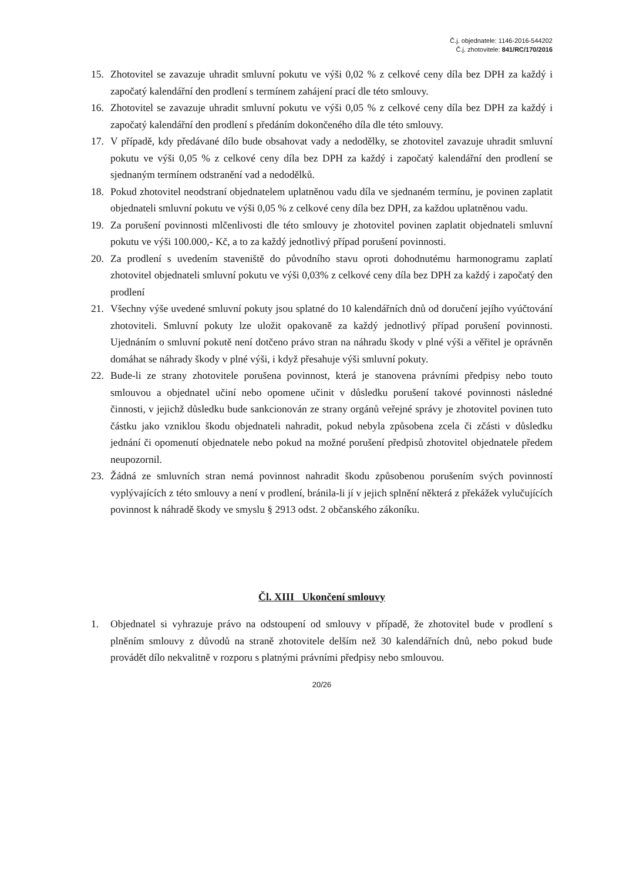Č.j. objednatele: 1146-2016-544202
Č.j. zhotovitele: 841/RC/170/2016
15. Zhotovitel se zavazuje uhradit smluvní pokutu ve výši 0,02 % z celkové ceny díla bez DPH za každý i započatý kalendářní den prodlení s termínem zahájení prací dle této smlouvy.
16. Zhotovitel se zavazuje uhradit smluvní pokutu ve výši 0,05 % z celkové ceny díla bez DPH za každý i započatý kalendářní den prodlení s předáním dokončeného díla dle této smlouvy.
17. V případě, kdy předávané dílo bude obsahovat vady a nedodělky, se zhotovitel zavazuje uhradit smluvní pokutu ve výši 0,05 % z celkové ceny díla bez DPH za každý i započatý kalendářní den prodlení se sjednaným termínem odstranění vad a nedodělků.
18. Pokud zhotovitel neodstraní objednatelem uplatněnou vadu díla ve sjednaném termínu, je povinen zaplatit objednateli smluvní pokutu ve výši 0,05 % z celkové ceny díla bez DPH, za každou uplatněnou vadu.
19. Za porušení povinnosti mlčenlivosti dle této smlouvy je zhotovitel povinen zaplatit objednateli smluvní pokutu ve výši 100.000,- Kč, a to za každý jednotlivý případ porušení povinnosti.
20. Za prodlení s uvedením staveniště do původního stavu oproti dohodnutému harmonogramu zaplatí zhotovitel objednateli smluvní pokutu ve výši 0,03% z celkové ceny díla bez DPH za každý i započatý den prodlení
21. Všechny výše uvedené smluvní pokuty jsou splatné do 10 kalendářních dnů od doručení jejího vyúčtování zhotoviteli. Smluvní pokuty lze uložit opakovaně za každý jednotlivý případ porušení povinnosti. Ujednáním o smluvní pokutě není dotčeno právo stran na náhradu škody v plné výši a věřitel je oprávněn domáhat se náhrady škody v plné výši, i když přesahuje výši smluvní pokuty.
22. Bude-li ze strany zhotovitele porušena povinnost, která je stanovena právními předpisy nebo touto smlouvou a objednatel učiní nebo opomene učinit v důsledku porušení takové povinnosti následné činnosti, v jejichž důsledku bude sankcionován ze strany orgánů veřejné správy je zhotovitel povinen tuto částku jako vzniklou škodu objednateli nahradit, pokud nebyla způsobena zcela či zčásti v důsledku jednání či opomenutí objednatele nebo pokud na možné porušení předpisů zhotovitel objednatele předem neupozornil.
23. Žádná ze smluvních stran nemá povinnost nahradit škodu způsobenou porušením svých povinností vyplývajících z této smlouvy a není v prodlení, bránila-li jí v jejich splnění některá z překážek vylučujících povinnost k náhradě škody ve smyslu § 2913 odst. 2 občanského zákoníku.
Čl. XIII Ukončení smlouvy
1. Objednatel si vyhrazuje právo na odstoupení od smlouvy v případě, že zhotovitel bude v prodlení s plněním smlouvy z důvodů na straně zhotovitele delším než 30 kalendářních dnů, nebo pokud bude provádět dílo nekvalitně v rozporu s platnými právními předpisy nebo smlouvou.
20/26